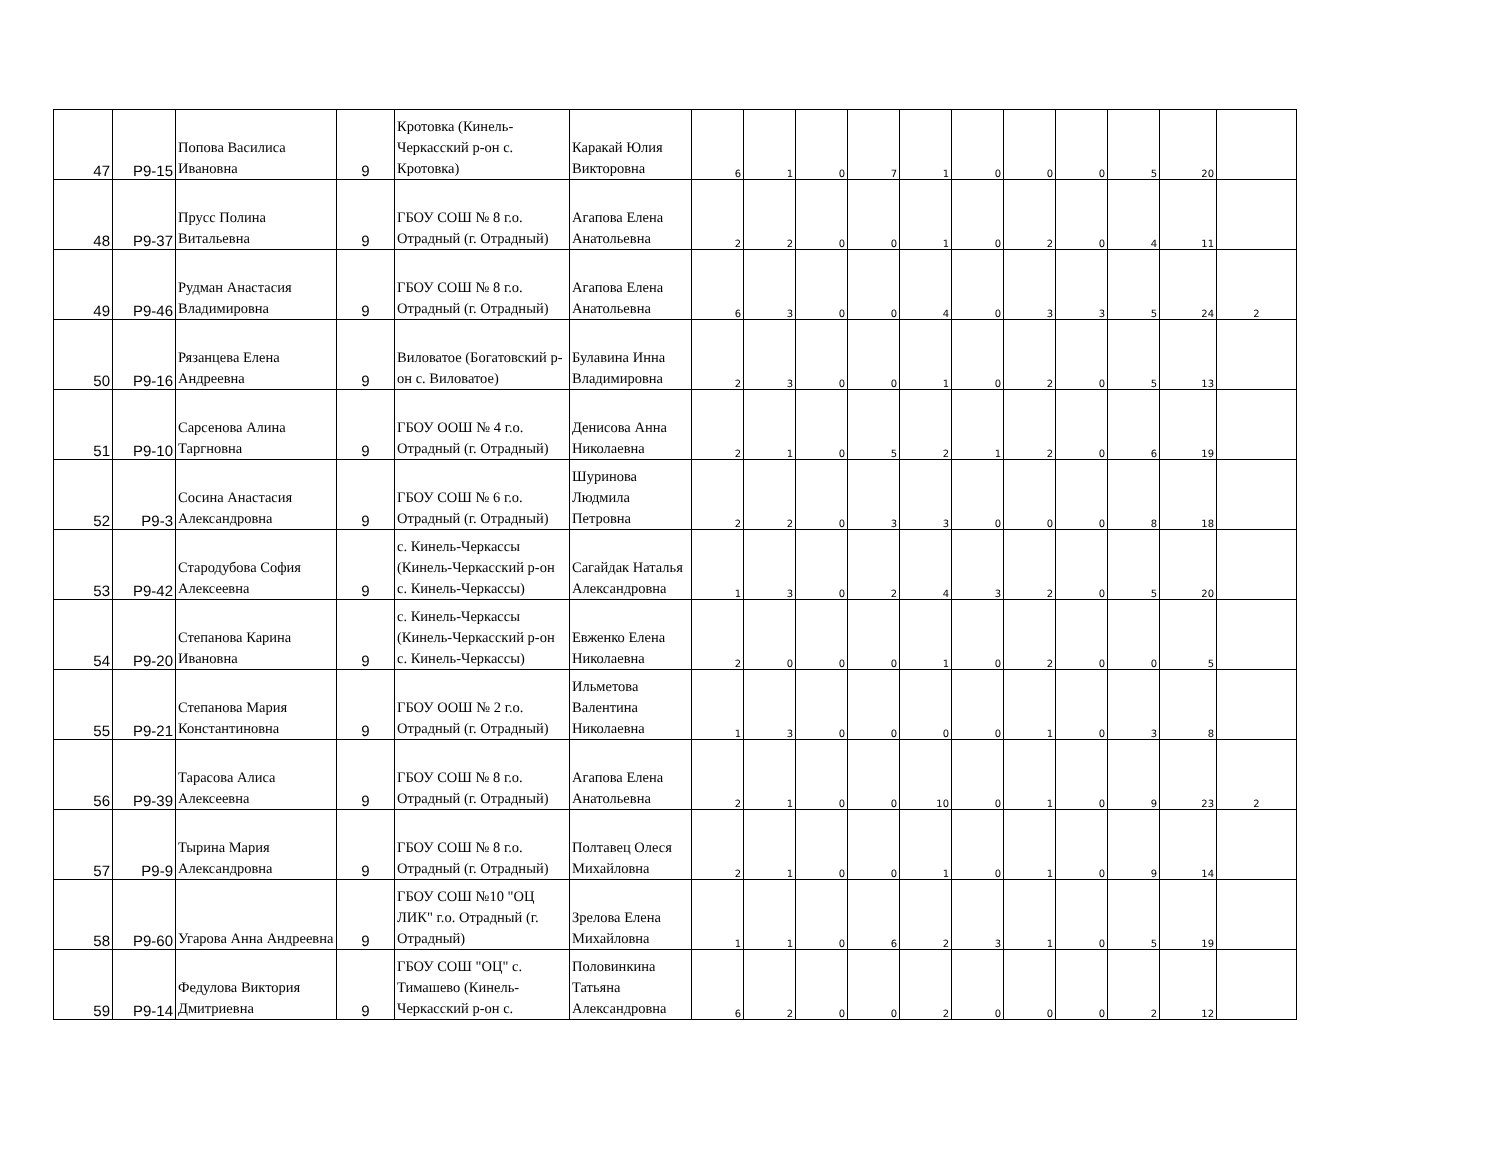| 47 | Р9-15 | Попова Василиса Ивановна | 9 | Кротовка (Кинель-Черкасский р-он с. Кротовка) | Каракай Юлия Викторовна | 6 | 1 | 0 | 7 | 1 | 0 | 0 | 0 | 5 | 20 | |
| 48 | Р9-37 | Прусс Полина Витальевна | 9 | ГБОУ СОШ № 8 г.о. Отрадный (г. Отрадный) | Агапова Елена Анатольевна | 2 | 2 | 0 | 0 | 1 | 0 | 2 | 0 | 4 | 11 | |
| 49 | Р9-46 | Рудман Анастасия Владимировна | 9 | ГБОУ СОШ № 8 г.о. Отрадный (г. Отрадный) | Агапова Елена Анатольевна | 6 | 3 | 0 | 0 | 4 | 0 | 3 | 3 | 5 | 24 | 2 |
| 50 | Р9-16 | Рязанцева Елена Андреевна | 9 | Виловатое (Богатовский р-он с. Виловатое) | Булавина Инна Владимировна | 2 | 3 | 0 | 0 | 1 | 0 | 2 | 0 | 5 | 13 | |
| 51 | Р9-10 | Сарсенова Алина Таргновна | 9 | ГБОУ ООШ № 4 г.о. Отрадный (г. Отрадный) | Денисова Анна Николаевна | 2 | 1 | 0 | 5 | 2 | 1 | 2 | 0 | 6 | 19 | |
| 52 | Р9-3 | Сосина Анастасия Александровна | 9 | ГБОУ СОШ № 6 г.о. Отрадный (г. Отрадный) | Шуринова Людмила Петровна | 2 | 2 | 0 | 3 | 3 | 0 | 0 | 0 | 8 | 18 | |
| 53 | Р9-42 | Стародубова София Алексеевна | 9 | с. Кинель-Черкассы (Кинель-Черкасский р-он с. Кинель-Черкассы) | Сагайдак Наталья Александровна | 1 | 3 | 0 | 2 | 4 | 3 | 2 | 0 | 5 | 20 | |
| 54 | Р9-20 | Степанова Карина Ивановна | 9 | с. Кинель-Черкассы (Кинель-Черкасский р-он с. Кинель-Черкассы) | Евженко Елена Николаевна | 2 | 0 | 0 | 0 | 1 | 0 | 2 | 0 | 0 | 5 | |
| 55 | Р9-21 | Степанова Мария Константиновна | 9 | ГБОУ ООШ № 2 г.о. Отрадный (г. Отрадный) | Ильметова Валентина Николаевна | 1 | 3 | 0 | 0 | 0 | 0 | 1 | 0 | 3 | 8 | |
| 56 | Р9-39 | Тарасова Алиса Алексеевна | 9 | ГБОУ СОШ № 8 г.о. Отрадный (г. Отрадный) | Агапова Елена Анатольевна | 2 | 1 | 0 | 0 | 10 | 0 | 1 | 0 | 9 | 23 | 2 |
| 57 | Р9-9 | Тырина Мария Александровна | 9 | ГБОУ СОШ № 8 г.о. Отрадный (г. Отрадный) | Полтавец Олеся Михайловна | 2 | 1 | 0 | 0 | 1 | 0 | 1 | 0 | 9 | 14 | |
| 58 | Р9-60 | Угарова Анна Андреевна | 9 | ГБОУ СОШ №10 "ОЦ ЛИК" г.о. Отрадный (г. Отрадный) | Зрелова Елена Михайловна | 1 | 1 | 0 | 6 | 2 | 3 | 1 | 0 | 5 | 19 | |
| 59 | Р9-14 | Федулова Виктория Дмитриевна | 9 | ГБОУ СОШ "ОЦ" с. Тимашево (Кинель-Черкасский р-он с. | Половинкина Татьяна Александровна | 6 | 2 | 0 | 0 | 2 | 0 | 0 | 0 | 2 | 12 | |